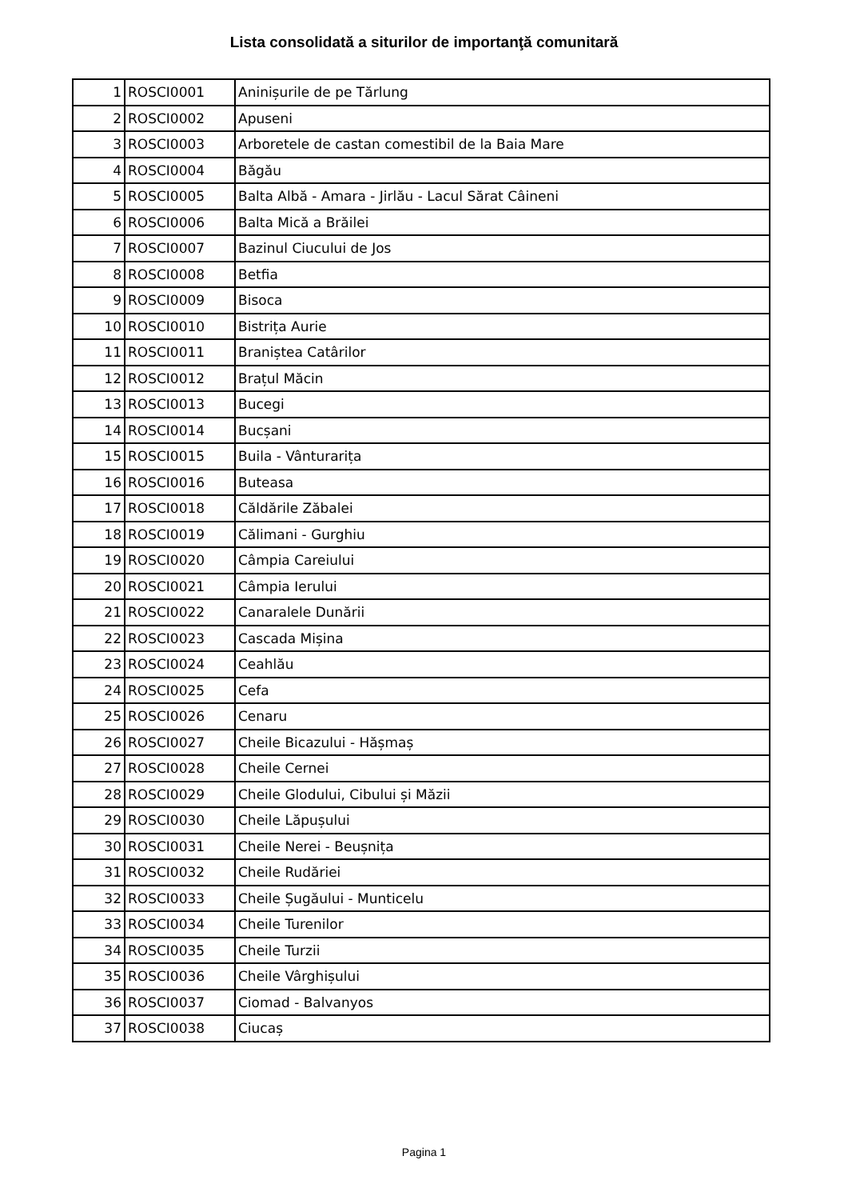Lista consolidată a siturilor de importanţă comunitară
| 1 | ROSCI0001 | Aninișurile de pe Tărlung |
| 2 | ROSCI0002 | Apuseni |
| 3 | ROSCI0003 | Arboretele de castan comestibil de la Baia Mare |
| 4 | ROSCI0004 | Băgău |
| 5 | ROSCI0005 | Balta Albă - Amara - Jirlău - Lacul Sărat Câineni |
| 6 | ROSCI0006 | Balta Mică a Brăilei |
| 7 | ROSCI0007 | Bazinul Ciucului de Jos |
| 8 | ROSCI0008 | Betfia |
| 9 | ROSCI0009 | Bisoca |
| 10 | ROSCI0010 | Bistrița Aurie |
| 11 | ROSCI0011 | Braniștea Catârilor |
| 12 | ROSCI0012 | Brațul Măcin |
| 13 | ROSCI0013 | Bucegi |
| 14 | ROSCI0014 | Bucșani |
| 15 | ROSCI0015 | Buila - Vânturarița |
| 16 | ROSCI0016 | Buteasa |
| 17 | ROSCI0018 | Căldările Zăbalei |
| 18 | ROSCI0019 | Călimani - Gurghiu |
| 19 | ROSCI0020 | Câmpia Careiului |
| 20 | ROSCI0021 | Câmpia Ierului |
| 21 | ROSCI0022 | Canaralele Dunării |
| 22 | ROSCI0023 | Cascada Mișina |
| 23 | ROSCI0024 | Ceahlău |
| 24 | ROSCI0025 | Cefa |
| 25 | ROSCI0026 | Cenaru |
| 26 | ROSCI0027 | Cheile Bicazului - Hășmaș |
| 27 | ROSCI0028 | Cheile Cernei |
| 28 | ROSCI0029 | Cheile Glodului, Cibului și Măzii |
| 29 | ROSCI0030 | Cheile Lăpușului |
| 30 | ROSCI0031 | Cheile Nerei - Beușnița |
| 31 | ROSCI0032 | Cheile Rudăriei |
| 32 | ROSCI0033 | Cheile Șugăului - Munticelu |
| 33 | ROSCI0034 | Cheile Turenilor |
| 34 | ROSCI0035 | Cheile Turzii |
| 35 | ROSCI0036 | Cheile Vârghișului |
| 36 | ROSCI0037 | Ciomad - Balvanyos |
| 37 | ROSCI0038 | Ciucaș |
Pagina 1